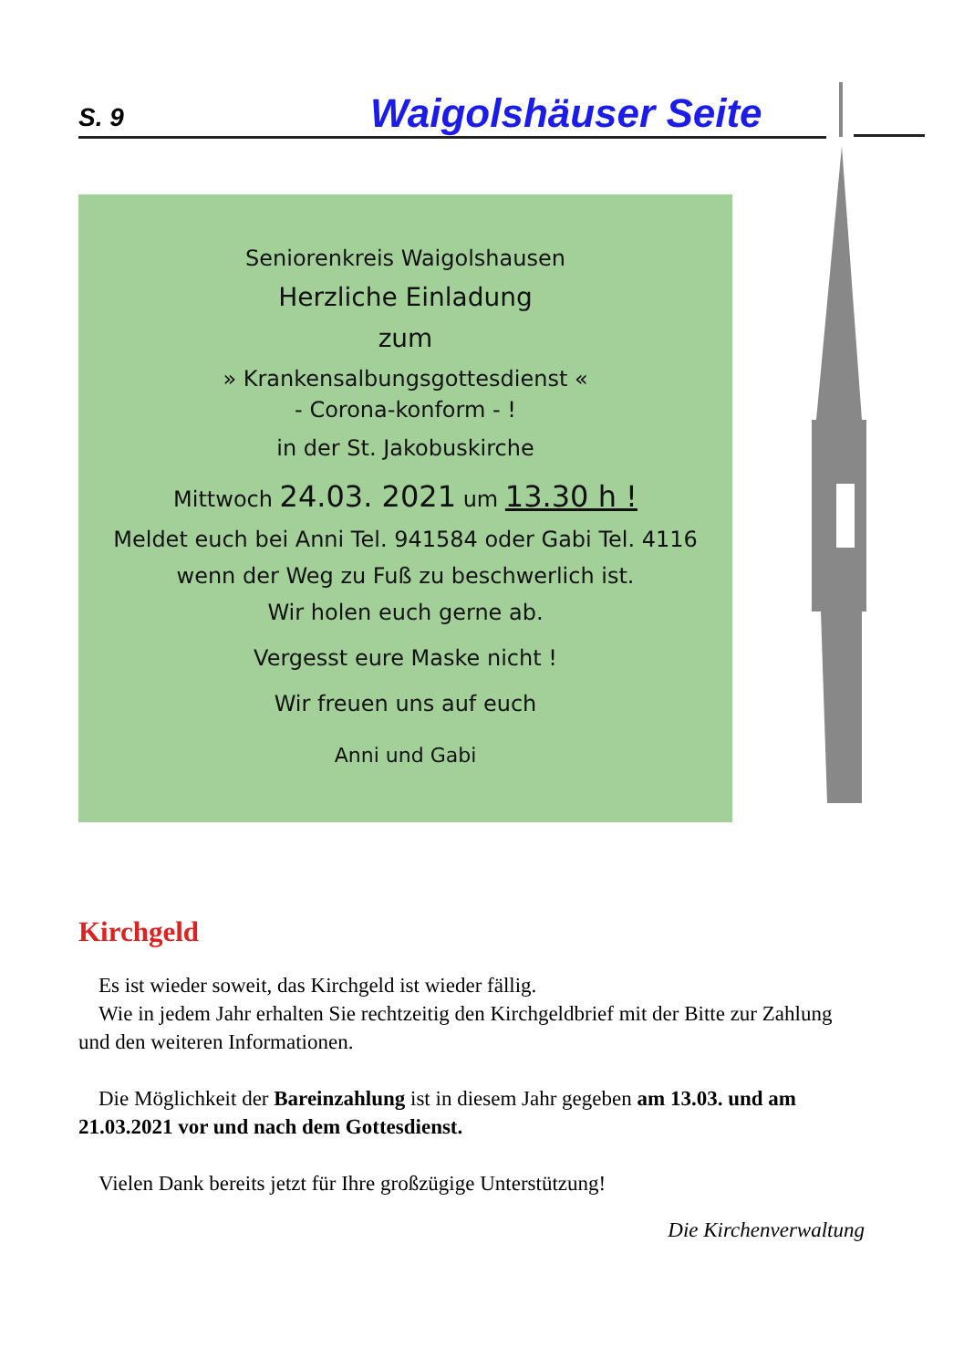S. 9 Waigolshäuser Seite
Seniorenkreis Waigolshausen
Herzliche Einladung
zum
» Krankensalbungsgottesdienst «
- Corona-konform - !
in der St. Jakobuskirche
Mittwoch 24.03. 2021 um 13.30 h !
Meldet euch bei Anni Tel. 941584 oder Gabi Tel. 4116
wenn der Weg zu Fuß zu beschwerlich ist.
Wir holen euch gerne ab.
Vergesst eure Maske nicht !
Wir freuen uns auf euch
Anni und Gabi
Kirchgeld
Es ist wieder soweit, das Kirchgeld ist wieder fällig.
Wie in jedem Jahr erhalten Sie rechtzeitig den Kirchgeldbrief mit der Bitte zur Zahlung und den weiteren Informationen.
Die Möglichkeit der Bareinzahlung ist in diesem Jahr gegeben am 13.03. und am 21.03.2021 vor und nach dem Gottesdienst.
Vielen Dank bereits jetzt für Ihre großzügige Unterstützung!
Die Kirchenverwaltung